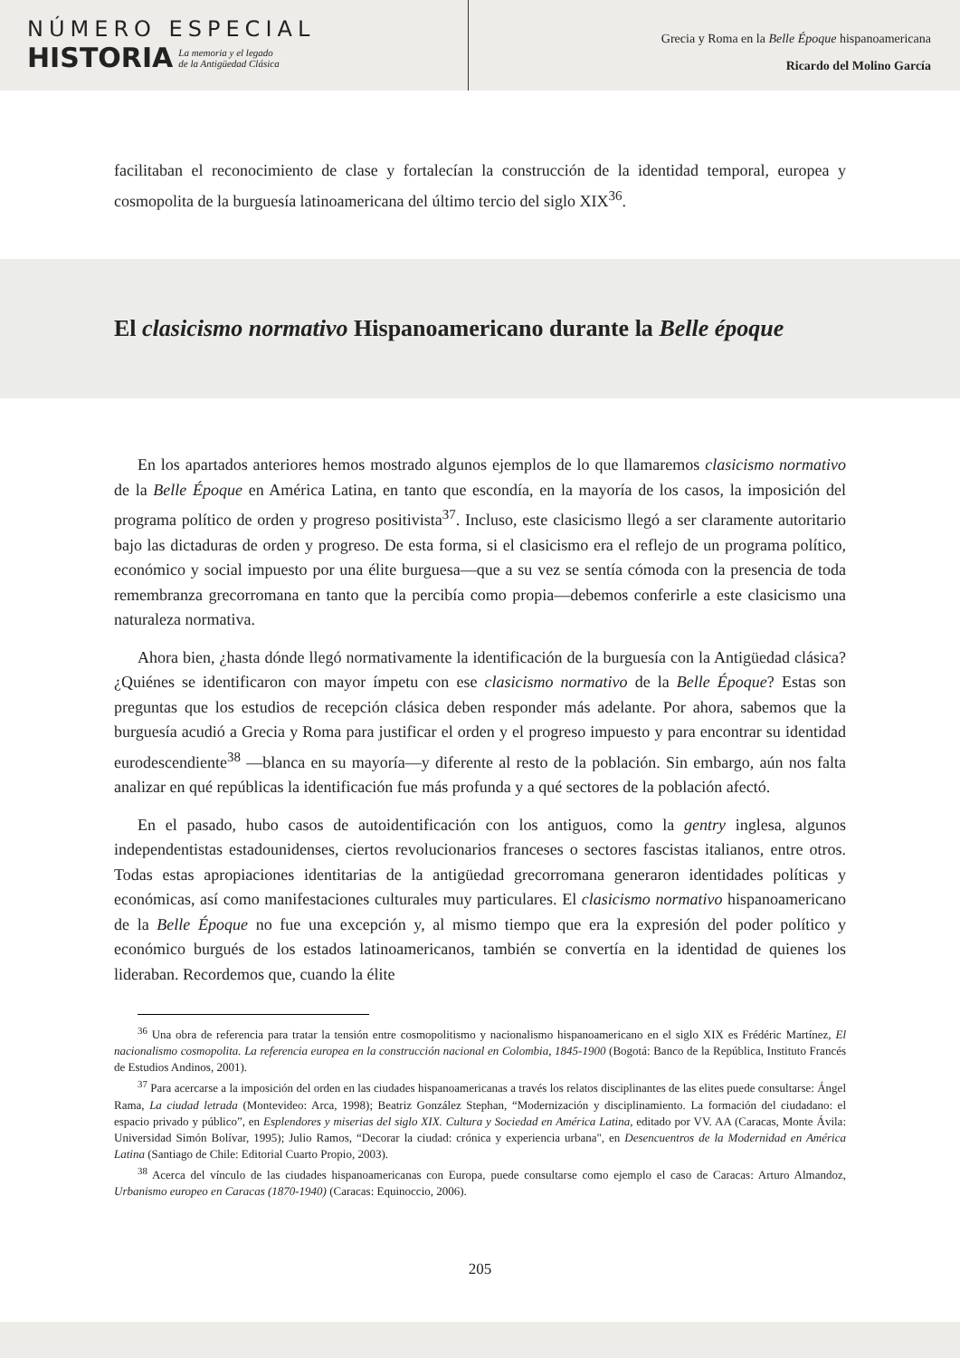NÚMERO ESPECIAL
HISTORIA
La memoria y el legado
de la Antigüedad Clásica
Grecia y Roma en la Belle Époque hispanoamericana
Ricardo del Molino García
facilitaban el reconocimiento de clase y fortalecían la construcción de la identidad temporal, europea y cosmopolita de la burguesía latinoamericana del último tercio del siglo XIX<sup>36</sup>.
El clasicismo normativo Hispanoamericano durante la Belle époque
En los apartados anteriores hemos mostrado algunos ejemplos de lo que llamaremos clasicismo normativo de la Belle Époque en América Latina, en tanto que escondía, en la mayoría de los casos, la imposición del programa político de orden y progreso positivista<sup>37</sup>. Incluso, este clasicismo llegó a ser claramente autoritario bajo las dictaduras de orden y progreso. De esta forma, si el clasicismo era el reflejo de un programa político, económico y social impuesto por una élite burguesa—que a su vez se sentía cómoda con la presencia de toda remembranza grecorromana en tanto que la percibía como propia—debemos conferirle a este clasicismo una naturaleza normativa.
Ahora bien, ¿hasta dónde llegó normativamente la identificación de la burguesía con la Antigüedad clásica? ¿Quiénes se identificaron con mayor ímpetu con ese clasicismo normativo de la Belle Époque? Estas son preguntas que los estudios de recepción clásica deben responder más adelante. Por ahora, sabemos que la burguesía acudió a Grecia y Roma para justificar el orden y el progreso impuesto y para encontrar su identidad eurodescendiente<sup>38</sup> —blanca en su mayoría—y diferente al resto de la población. Sin embargo, aún nos falta analizar en qué repúblicas la identificación fue más profunda y a qué sectores de la población afectó.
En el pasado, hubo casos de autoidentificación con los antiguos, como la gentry inglesa, algunos independentistas estadounidenses, ciertos revolucionarios franceses o sectores fascistas italianos, entre otros. Todas estas apropiaciones identitarias de la antigüedad grecorromana generaron identidades políticas y económicas, así como manifestaciones culturales muy particulares. El clasicismo normativo hispanoamericano de la Belle Époque no fue una excepción y, al mismo tiempo que era la expresión del poder político y económico burgués de los estados latinoamericanos, también se convertía en la identidad de quienes los lideraban. Recordemos que, cuando la élite
<sup>36</sup> Una obra de referencia para tratar la tensión entre cosmopolitismo y nacionalismo hispanoamericano en el siglo XIX es Frédéric Martínez, El nacionalismo cosmopolita. La referencia europea en la construcción nacional en Colombia, 1845-1900 (Bogotá: Banco de la República, Instituto Francés de Estudios Andinos, 2001).
<sup>37</sup> Para acercarse a la imposición del orden en las ciudades hispanoamericanas a través los relatos disciplinantes de las elites puede consultarse: Ángel Rama, La ciudad letrada (Montevideo: Arca, 1998); Beatriz González Stephan, “Modernización y disciplinamiento. La formación del ciudadano: el espacio privado y público”, en Esplendores y miserias del siglo XIX. Cultura y Sociedad en América Latina, editado por VV. AA (Caracas, Monte Ávila: Universidad Simón Bolívar, 1995); Julio Ramos, “Decorar la ciudad: crónica y experiencia urbana", en Desencuentros de la Modernidad en América Latina (Santiago de Chile: Editorial Cuarto Propio, 2003).
<sup>38</sup> Acerca del vínculo de las ciudades hispanoamericanas con Europa, puede consultarse como ejemplo el caso de Caracas: Arturo Almandoz, Urbanismo europeo en Caracas (1870-1940) (Caracas: Equinoccio, 2006).
205